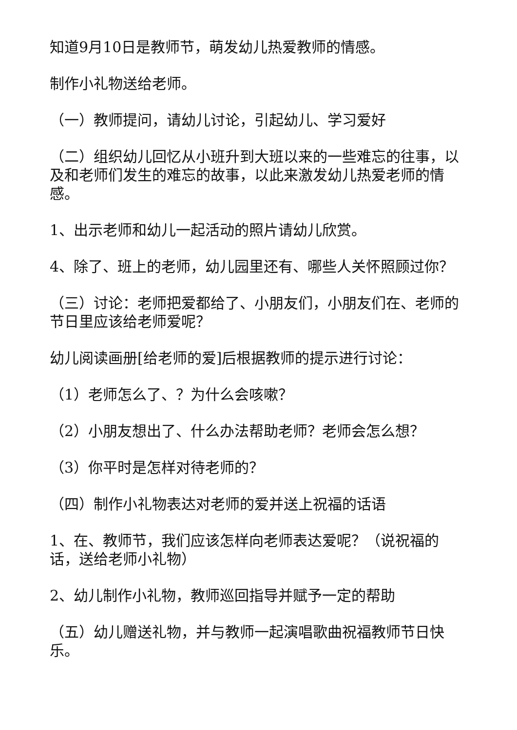知道9月10日是教师节，萌发幼儿热爱教师的情感。
制作小礼物送给老师。
（一）教师提问，请幼儿讨论，引起幼儿、学习爱好
（二）组织幼儿回忆从小班升到大班以来的一些难忘的往事，以及和老师们发生的难忘的故事，以此来激发幼儿热爱老师的情感。
1、出示老师和幼儿一起活动的照片请幼儿欣赏。
4、除了、班上的老师，幼儿园里还有、哪些人关怀照顾过你？
（三）讨论：老师把爱都给了、小朋友们，小朋友们在、老师的节日里应该给老师爱呢？
幼儿阅读画册[给老师的爱]后根据教师的提示进行讨论：
（1）老师怎么了、？为什么会咳嗽？
（2）小朋友想出了、什么办法帮助老师？老师会怎么想？
（3）你平时是怎样对待老师的？
（四）制作小礼物表达对老师的爱并送上祝福的话语
1、在、教师节，我们应该怎样向老师表达爱呢？（说祝福的话，送给老师小礼物）
2、幼儿制作小礼物，教师巡回指导并赋予一定的帮助
（五）幼儿赠送礼物，并与教师一起演唱歌曲祝福教师节日快乐。